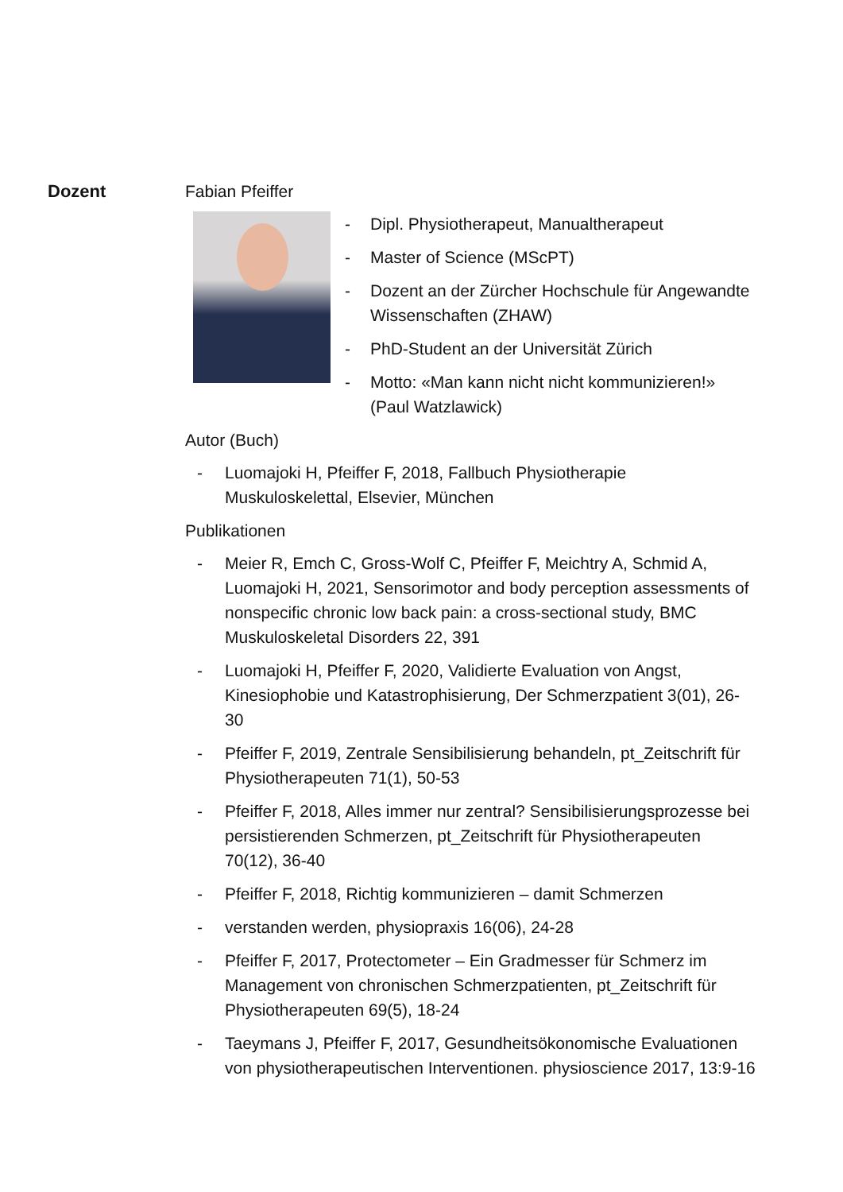Dozent Fabian Pfeiffer
- Dipl. Physiotherapeut, Manualtherapeut
- Master of Science (MScPT)
- Dozent an der Zürcher Hochschule für Angewandte Wissenschaften (ZHAW)
- PhD-Student an der Universität Zürich
- Motto: «Man kann nicht nicht kommunizieren!» (Paul Watzlawick)
Autor (Buch)
- Luomajoki H, Pfeiffer F, 2018, Fallbuch Physiotherapie Muskuloskelettal, Elsevier, München
Publikationen
- Meier R, Emch C, Gross-Wolf C, Pfeiffer F, Meichtry A, Schmid A, Luomajoki H, 2021, Sensorimotor and body perception assessments of nonspecific chronic low back pain: a cross-sectional study, BMC Muskuloskeletal Disorders 22, 391
- Luomajoki H, Pfeiffer F, 2020, Validierte Evaluation von Angst, Kinesiophobie und Katastrophisierung, Der Schmerzpatient 3(01), 26-30
- Pfeiffer F, 2019, Zentrale Sensibilisierung behandeln, pt_Zeitschrift für Physiotherapeuten 71(1), 50-53
- Pfeiffer F, 2018, Alles immer nur zentral? Sensibilisierungsprozesse bei persistierenden Schmerzen, pt_Zeitschrift für Physiotherapeuten 70(12), 36-40
- Pfeiffer F, 2018, Richtig kommunizieren – damit Schmerzen
- verstanden werden, physiopraxis 16(06), 24-28
- Pfeiffer F, 2017, Protectometer – Ein Gradmesser für Schmerz im Management von chronischen Schmerzpatienten, pt_Zeitschrift für Physiotherapeuten 69(5), 18-24
- Taeymans J, Pfeiffer F, 2017, Gesundheitsökonomische Evaluationen von physiotherapeutischen Interventionen. physioscience 2017, 13:9-16